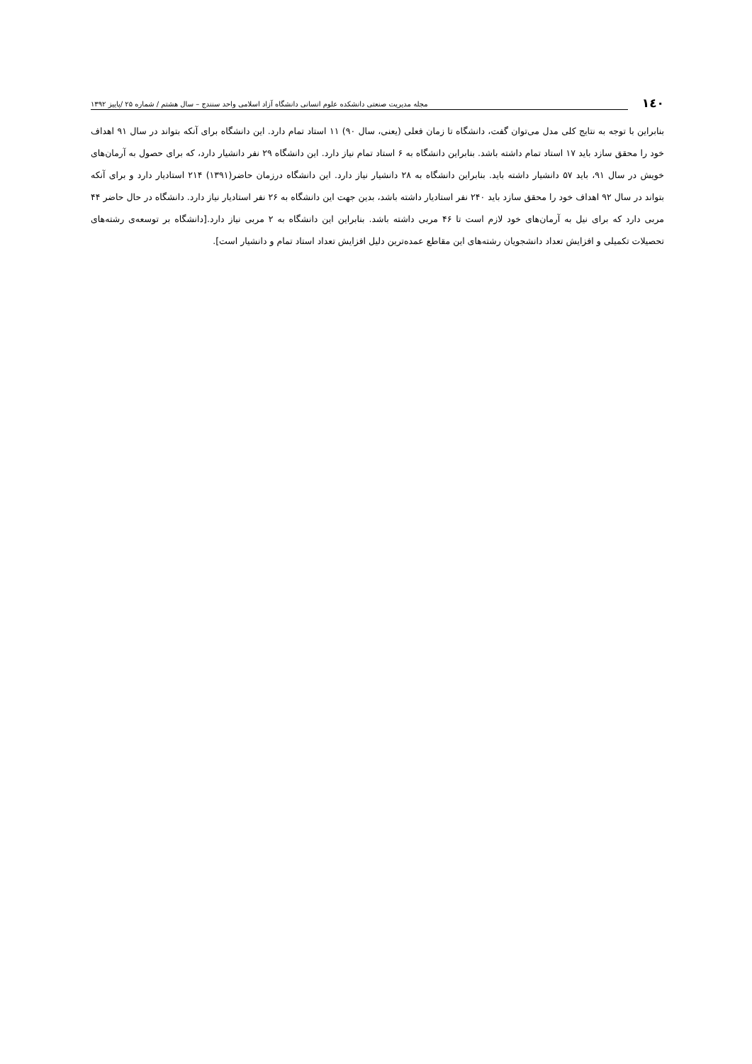۱٤۰ مجله مدیریت صنعتی دانشکده علوم انسانی دانشگاه آزاد اسلامی واحد سنندج – سال هشتم / شماره ۲۵ /پاییز ۱۳۹۲
بنابراین با توجه به نتایج کلی مدل می‌توان گفت، دانشگاه تا زمان فعلی (یعنی، سال ۹۰) ۱۱ استاد تمام دارد. این دانشگاه برای آنکه بتواند در سال ۹۱ اهداف خود را محقق سازد باید ۱۷ استاد تمام داشته باشد. بنابراین دانشگاه به ۶ استاد تمام نیاز دارد. این دانشگاه ۲۹ نفر دانشیار دارد، که برای حصول به آرمان‌های خویش در سال ۹۱، باید ۵۷ دانشیار داشته باید. بنابراین دانشگاه به ۲۸ دانشیار نیاز دارد. این دانشگاه درزمان حاضر(۱۳۹۱) ۲۱۴ استادیار دارد و برای آنکه بتواند در سال ۹۲ اهداف خود را محقق سازد باید ۲۴۰ نفر استادیار داشته باشد، بدین جهت این دانشگاه به ۲۶ نفر استادیار نیاز دارد. دانشگاه در حال حاضر ۴۴ مربی دارد که برای نیل به آرمان‌های خود لازم است تا ۴۶ مربی داشته باشد. بنابراین این دانشگاه به ۲ مربی نیاز دارد.[دانشگاه بر توسعه‌ی رشته‌های تحصیلات تکمیلی و افزایش تعداد دانشجویان رشته‌های این مقاطع عمده‌ترین دلیل افزایش تعداد استاد تمام و دانشیار است].